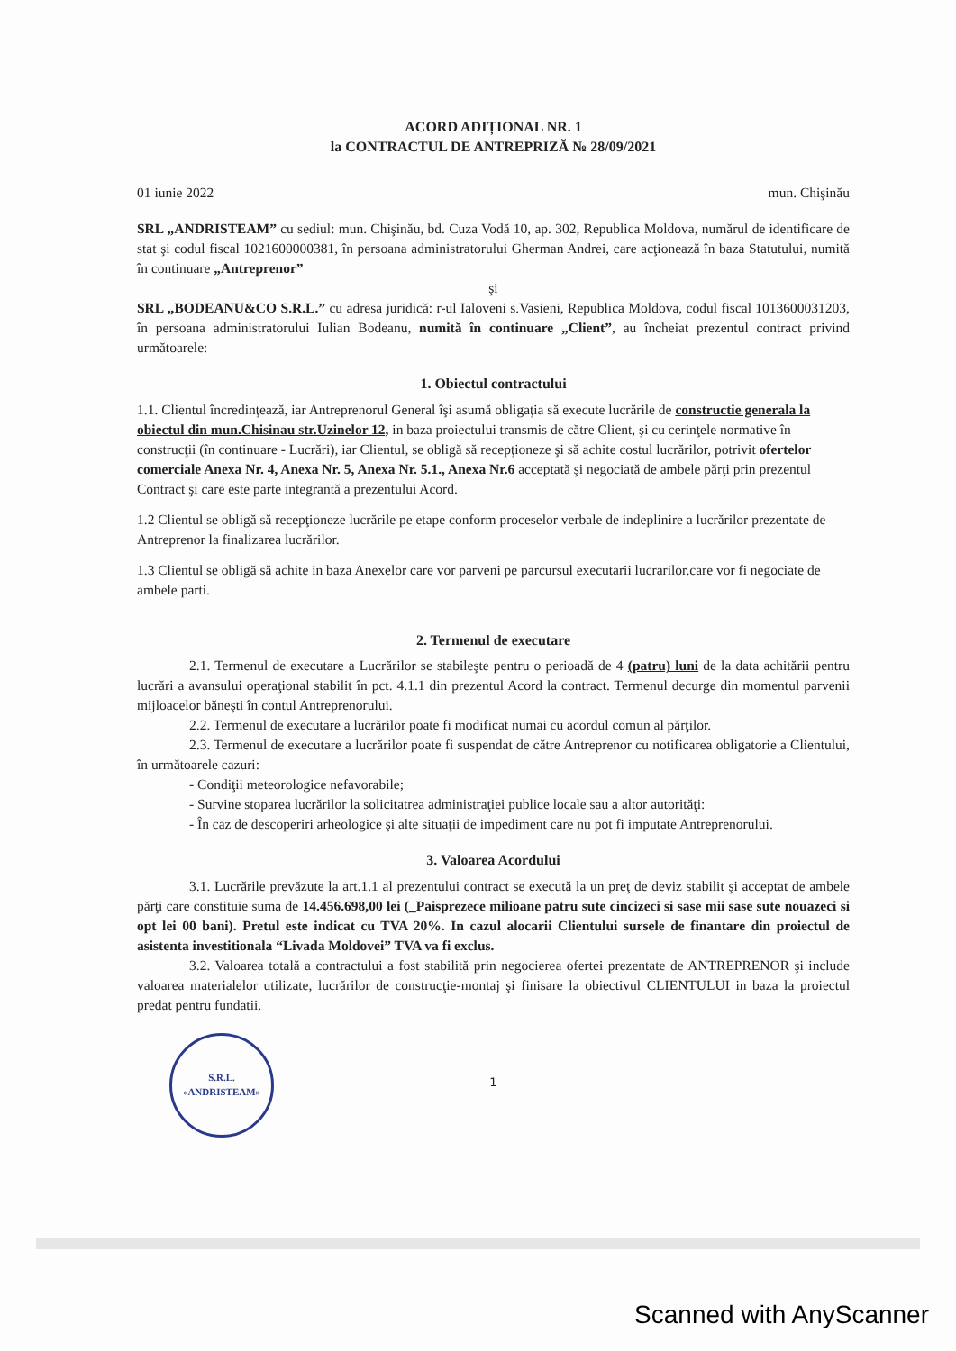ACORD ADIȚIONAL NR. 1
la CONTRACTUL DE ANTREPRIZĂ № 28/09/2021
01 iunie 2022 mun. Chişinău
SRL „ANDRISTEAM” cu sediul: mun. Chişinău, bd. Cuza Vodă 10, ap. 302, Republica Moldova, numărul de identificare de stat şi codul fiscal 1021600000381, în persoana administratorului Gherman Andrei, care acţionează în baza Statutului, numită în continuare „Antreprenor”
şi
SRL „BODEANU&CO S.R.L.” cu adresa juridică: r-ul Ialoveni s.Vasieni, Republica Moldova, codul fiscal 1013600031203, în persoana administratorului Iulian Bodeanu, numită în continuare „Client”, au încheiat prezentul contract privind următoarele:
1. Obiectul contractului
1.1. Clientul încredinţează, iar Antreprenorul General îşi asumă obligaţia să execute lucrările de constructie generala la obiectul din mun.Chisinau str.Uzinelor 12, in baza proiectului transmis de către Client, şi cu cerinţele normative în construcţii (în continuare - Lucrări), iar Clientul, se obligă să recepţioneze şi să achite costul lucrărilor, potrivit ofertelor comerciale Anexa Nr. 4, Anexa Nr. 5, Anexa Nr. 5.1., Anexa Nr.6 acceptată şi negociată de ambele părţi prin prezentul Contract şi care este parte integrantă a prezentului Acord.
1.2 Clientul se obligă să recepţioneze lucrările pe etape conform proceselor verbale de indeplinire a lucrărilor prezentate de Antreprenor la finalizarea lucrărilor.
1.3 Clientul se obligă să achite in baza Anexelor care vor parveni pe parcursul executarii lucrarilor.care vor fi negociate de ambele parti.
2. Termenul de executare
2.1. Termenul de executare a Lucrărilor se stabileşte pentru o perioadă de 4 (patru) luni de la data achitării pentru lucrări a avansului operaţional stabilit în pct. 4.1.1 din prezentul Acord la contract. Termenul decurge din momentul parvenii mijloacelor băneşti în contul Antreprenorului.
2.2. Termenul de executare a lucrărilor poate fi modificat numai cu acordul comun al părţilor.
2.3. Termenul de executare a lucrărilor poate fi suspendat de către Antreprenor cu notificarea obligatorie a Clientului, în următoarele cazuri:
- Condiţii meteorologice nefavorabile;
- Survine stoparea lucrărilor la solicitatrea administraţiei publice locale sau a altor autorităţi:
- În caz de descoperiri arheologice şi alte situaţii de impediment care nu pot fi imputate Antreprenorului.
3. Valoarea Acordului
3.1. Lucrările prevăzute la art.1.1 al prezentului contract se execută la un preţ de deviz stabilit şi acceptat de ambele părţi care constituie suma de 14.456.698,00 lei (_Paisprezece milioane patru sute cincizeci si sase mii sase sute nouazeci si opt lei 00 bani). Pretul este indicat cu TVA 20%. In cazul alocarii Clientului sursele de finantare din proiectul de asistenta investitionala “Livada Moldovei” TVA va fi exclus.
3.2. Valoarea totală a contractului a fost stabilită prin negocierea ofertei prezentate de ANTREPRENOR şi include valoarea materialelor utilizate, lucrărilor de construcţie-montaj şi finisare la obiectivul CLIENTULUI in baza la proiectul predat pentru fundatii.
S.R.L.
«ANDRISTEAM»
1
Scanned with AnyScanner